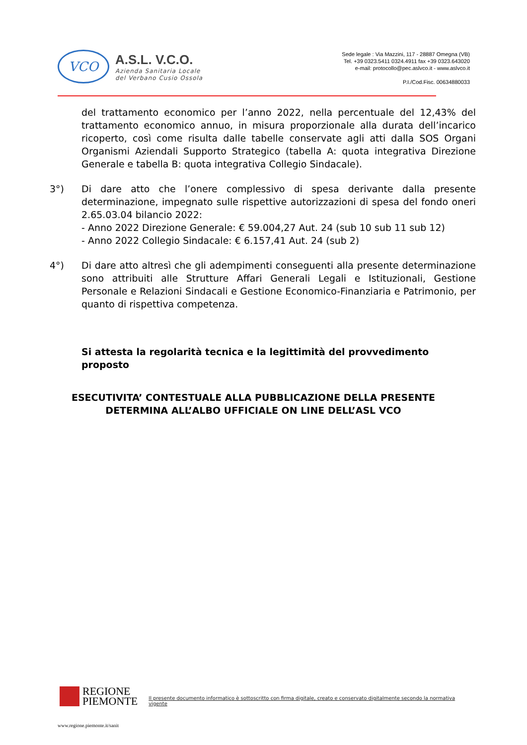VCO
A.S.L. V.C.O.
Azienda Sanitaria Locale
del Verbano Cusio Ossola
Sede legale : Via Mazzini, 117 - 28887 Omegna (VB)
Tel. +39 0323.5411 0324.4911 fax +39 0323.643020
e-mail: protocollo@pec.aslvco.it - www.aslvco.it
P.I./Cod.Fisc. 00634880033
del trattamento economico per l’anno 2022, nella percentuale del 12,43% del trattamento economico annuo, in misura proporzionale alla durata dell’incarico ricoperto, così come risulta dalle tabelle conservate agli atti dalla SOS Organi Organismi Aziendali Supporto Strategico (tabella A: quota integrativa Direzione Generale e tabella B: quota integrativa Collegio Sindacale).
3°) Di dare atto che l’onere complessivo di spesa derivante dalla presente determinazione, impegnato sulle rispettive autorizzazioni di spesa del fondo oneri 2.65.03.04 bilancio 2022:
- Anno 2022 Direzione Generale: € 59.004,27 Aut. 24 (sub 10 sub 11 sub 12)
- Anno 2022 Collegio Sindacale: € 6.157,41 Aut. 24 (sub 2)
4°) Di dare atto altresì che gli adempimenti conseguenti alla presente determinazione sono attribuiti alle Strutture Affari Generali Legali e Istituzionali, Gestione Personale e Relazioni Sindacali e Gestione Economico-Finanziaria e Patrimonio, per quanto di rispettiva competenza.
Si attesta la regolarità tecnica e la legittimità del provvedimento proposto
ESECUTIVITA’ CONTESTUALE ALLA PUBBLICAZIONE DELLA PRESENTE
DETERMINA ALL’ALBO UFFICIALE ON LINE DELL’ASL VCO
REGIONE
PIEMONTE
Il presente documento informatico è sottoscritto con firma digitale, creato e conservato digitalmente secondo la normativa vigente
www.regione.piemonte.it/sanit